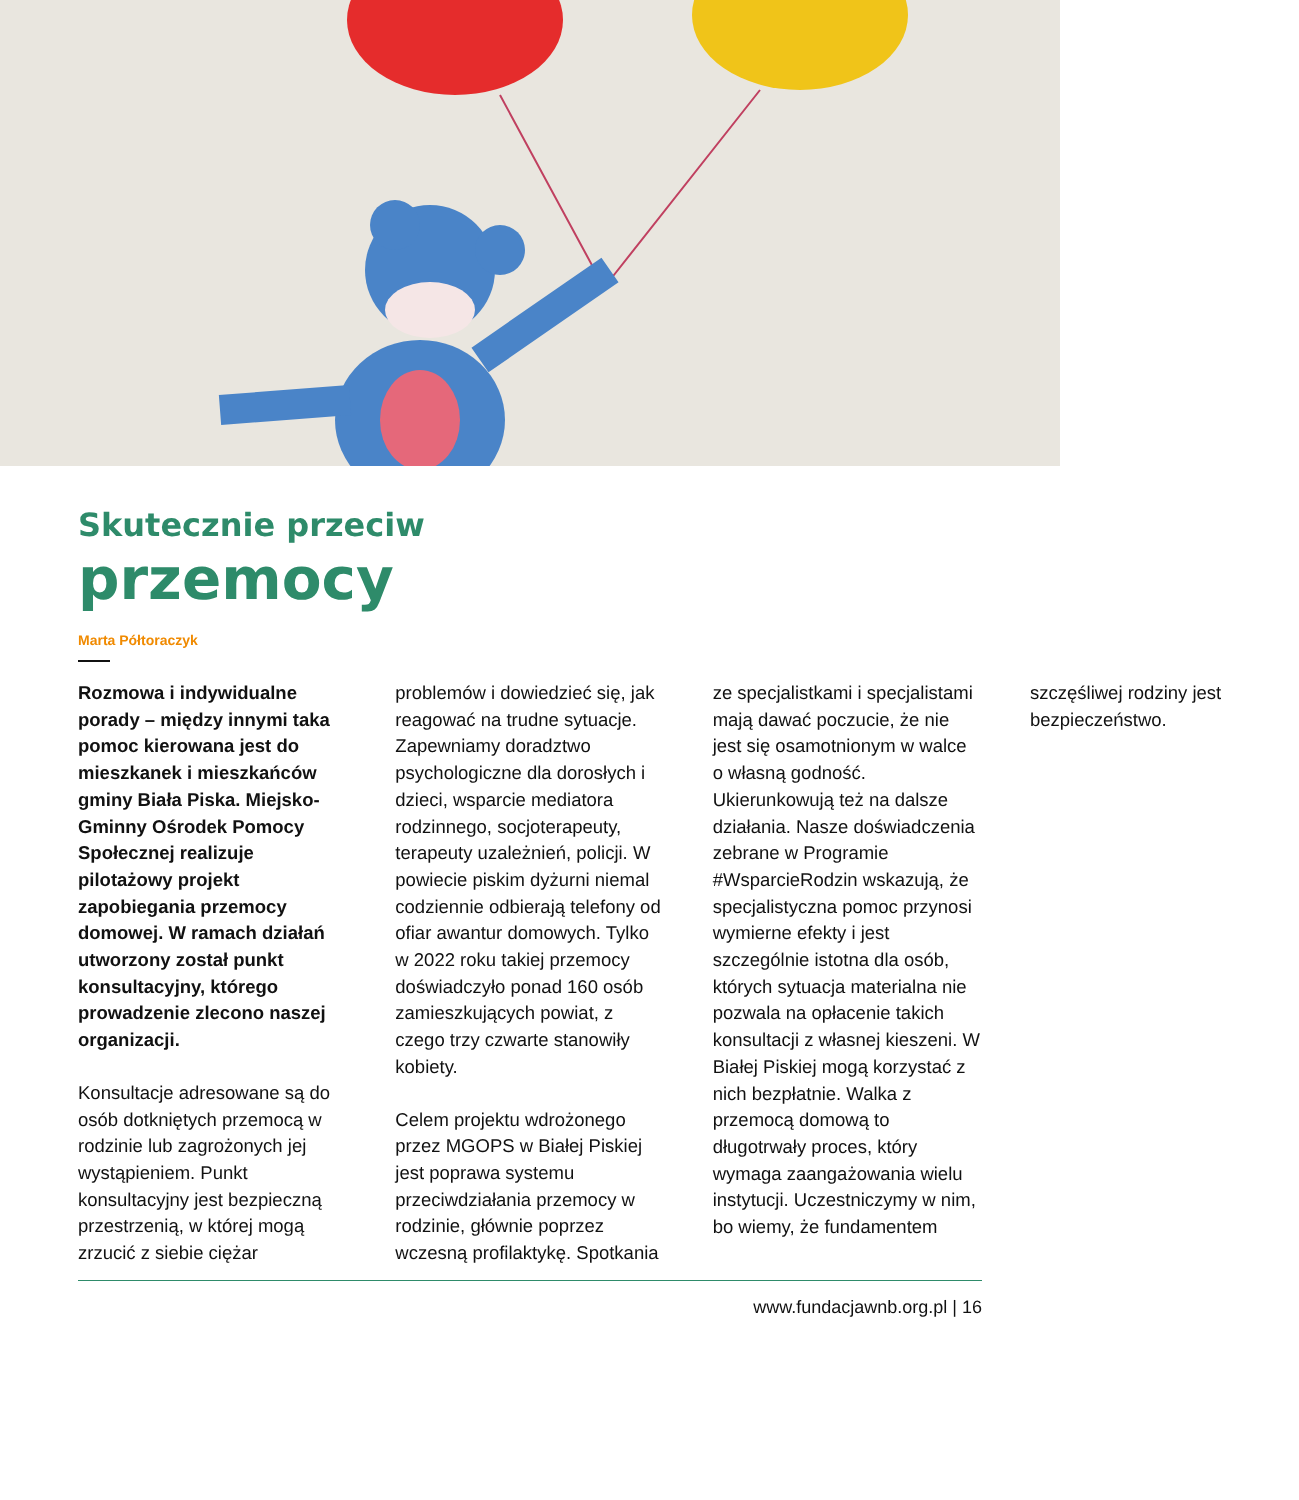Skutecznie przeciw
przemocy
Marta Półtoraczyk
Rozmowa i indywidualne porady – między innymi taka pomoc kierowana jest do mieszkanek i mieszkańców gminy Biała Piska. Miejsko-Gminny Ośrodek Pomocy Społecznej realizuje pilotażowy projekt zapobiegania przemocy domowej. W ramach działań utworzony został punkt konsultacyjny, którego prowadzenie zlecono naszej organizacji.
Konsultacje adresowane są do osób dotkniętych przemocą w rodzinie lub zagrożonych jej wystąpieniem. Punkt konsultacyjny jest bezpieczną przestrzenią, w której mogą zrzucić z siebie ciężar problemów i dowiedzieć się, jak reagować na trudne sytuacje. Zapewniamy doradztwo psychologiczne dla dorosłych i dzieci, wsparcie mediatora rodzinnego, socjoterapeuty, terapeuty uzależnień, policji. W powiecie piskim dyżurni niemal codziennie odbierają telefony od ofiar awantur domowych. Tylko w 2022 roku takiej przemocy doświadczyło ponad 160 osób zamieszkujących powiat, z czego trzy czwarte stanowiły kobiety.
Celem projektu wdrożonego przez MGOPS w Białej Piskiej jest poprawa systemu przeciwdziałania przemocy w rodzinie, głównie poprzez wczesną profilaktykę. Spotkania ze specjalistkami i specjalistami mają dawać poczucie, że nie jest się osamotnionym w walce o własną godność. Ukierunkowują też na dalsze działania. Nasze doświadczenia zebrane w Programie #WsparcieRodzin wskazują, że specjalistyczna pomoc przynosi wymierne efekty i jest szczególnie istotna dla osób, których sytuacja materialna nie pozwala na opłacenie takich konsultacji z własnej kieszeni. W Białej Piskiej mogą korzystać z nich bezpłatnie. Walka z przemocą domową to długotrwały proces, który wymaga zaangażowania wielu instytucji. Uczestniczymy w nim, bo wiemy, że fundamentem szczęśliwej rodziny jest bezpieczeństwo.
www.fundacjawnb.org.pl | 16